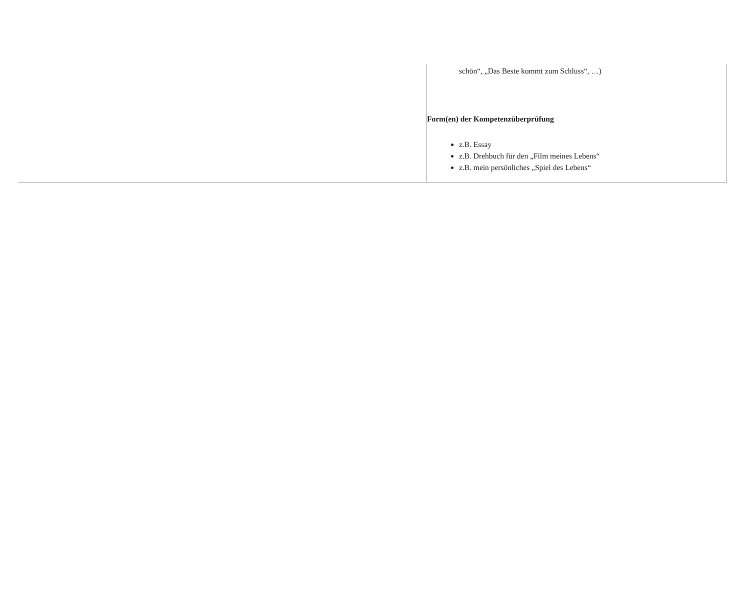| | schön“, „Das Beste kommt zum Schluss“, …) Form(en) der Kompetenzüberprüfung z.B. Essay z.B. Drehbuch für den „Film meines Lebens“ z.B. mein persönliches „Spiel des Lebens“ |